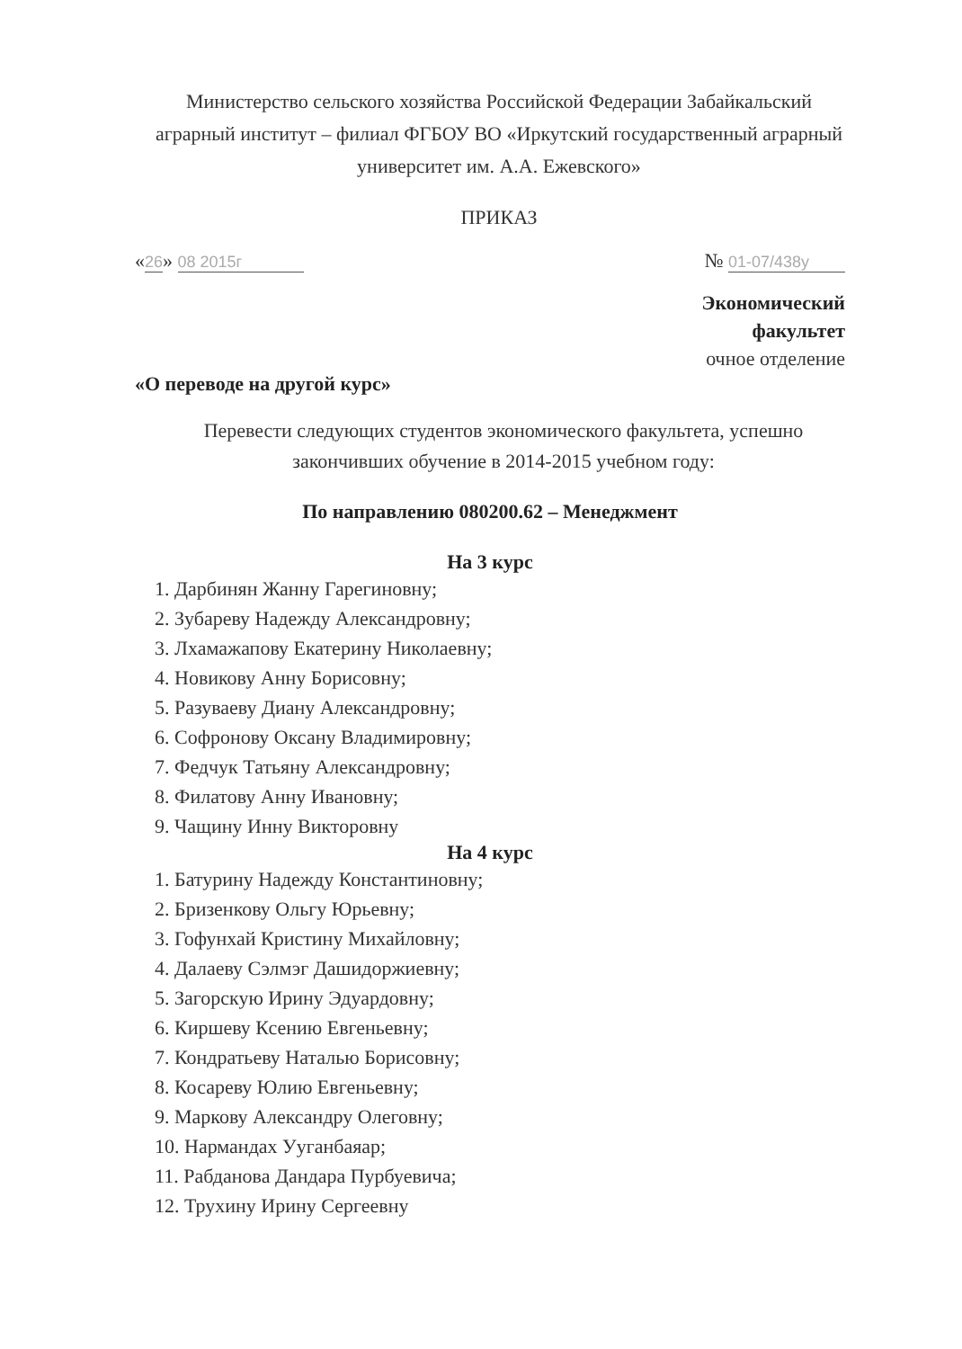Министерство сельского хозяйства Российской Федерации Забайкальский аграрный институт – филиал ФГБОУ ВО «Иркутский государственный аграрный университет им. А.А. Ежевского»
ПРИКАЗ
«26» 08 2015г № 01-07/438у
Экономический
факультет
очное отделение
«О переводе на другой курс»
Перевести следующих студентов экономического факультета, успешно закончивших обучение в 2014-2015 учебном году:
По направлению 080200.62 – Менеджмент
На 3 курс
1. Дарбинян Жанну Гарегиновну;
2. Зубареву Надежду Александровну;
3. Лхамажапову Екатерину Николаевну;
4. Новикову Анну Борисовну;
5. Разуваеву Диану Александровну;
6. Софронову Оксану Владимировну;
7. Федчук Татьяну Александровну;
8. Филатову Анну Ивановну;
9. Чащину Инну Викторовну
На 4 курс
1. Батурину Надежду Константиновну;
2. Бризенкову Ольгу Юрьевну;
3. Гофунхай Кристину Михайловну;
4. Далаеву Сэлмэг Дашидоржиевну;
5. Загорскую Ирину Эдуардовну;
6. Киршеву Ксению Евгеньевну;
7. Кондратьеву Наталью Борисовну;
8. Косареву Юлию Евгеньевну;
9. Маркову Александру Олеговну;
10. Нармандах Ууганбаяар;
11. Рабданова Дандара Пурбуевича;
12. Трухину Ирину Сергеевну